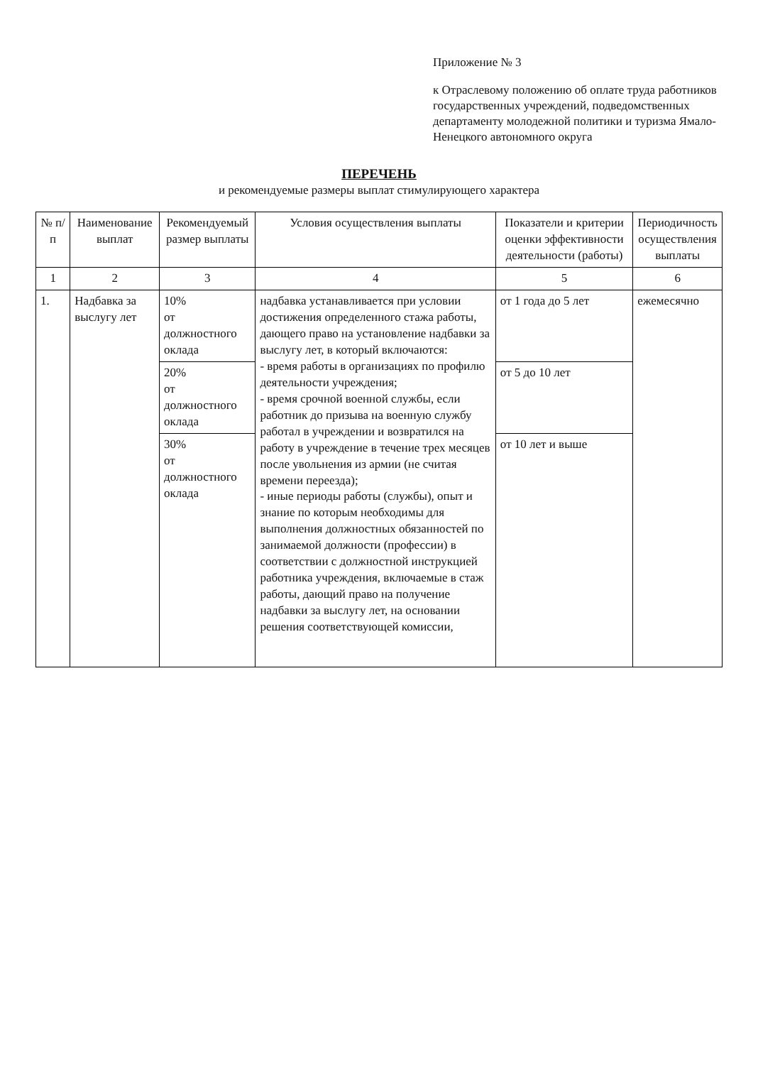Приложение № 3
к Отраслевому положению об оплате труда работников государственных учреждений, подведомственных департаменту молодежной политики и туризма Ямало-Ненецкого автономного округа
ПЕРЕЧЕНЬ
и рекомендуемые размеры выплат стимулирующего характера
| № п/п | Наименование выплат | Рекомендуемый размер выплаты | Условия осуществления выплаты | Показатели и критерии оценки эффективности деятельности (работы) | Периодичность осуществления выплаты |
| --- | --- | --- | --- | --- | --- |
| 1 | 2 | 3 | 4 | 5 | 6 |
| 1. | Надбавка за выслугу лет | 10% от должностного оклада | надбавка устанавливается при условии достижения определенного стажа работы, дающего право на установление надбавки за выслугу лет, в который включаются: - время работы в организациях по профилю деятельности учреждения; - время срочной военной службы, если работник до призыва на военную службу работал в учреждении и возвратился на работу в учреждение в течение трех месяцев после увольнения из армии (не считая времени переезда); - иные периоды работы (службы), опыт и знание по которым необходимы для выполнения должностных обязанностей по занимаемой должности (профессии) в соответствии с должностной инструкцией работника учреждения, включаемые в стаж работы, дающий право на получение надбавки за выслугу лет, на основании решения соответствующей комиссии, | от 1 года до 5 лет | ежемесячно |
| | | 20% от должностного оклада | | от 5 до 10 лет | |
| | | 30% от должностного оклада | | от 10 лет и выше | |